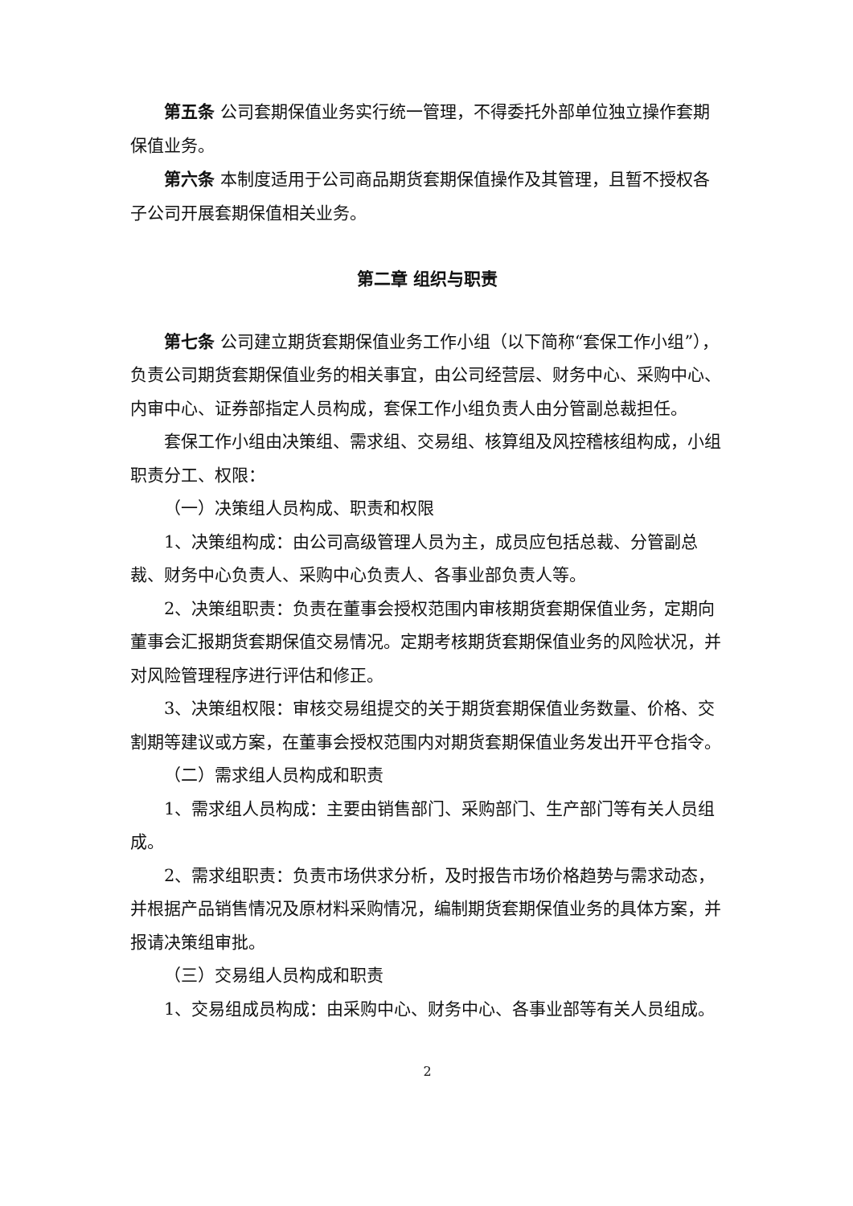第五条 公司套期保值业务实行统一管理，不得委托外部单位独立操作套期保值业务。
第六条 本制度适用于公司商品期货套期保值操作及其管理，且暂不授权各子公司开展套期保值相关业务。
第二章 组织与职责
第七条 公司建立期货套期保值业务工作小组（以下简称“套保工作小组”），负责公司期货套期保值业务的相关事宜，由公司经营层、财务中心、采购中心、内审中心、证券部指定人员构成，套保工作小组负责人由分管副总裁担任。
套保工作小组由决策组、需求组、交易组、核算组及风控稽核组构成，小组职责分工、权限：
（一）决策组人员构成、职责和权限
1、决策组构成：由公司高级管理人员为主，成员应包括总裁、分管副总裁、财务中心负责人、采购中心负责人、各事业部负责人等。
2、决策组职责：负责在董事会授权范围内审核期货套期保值业务，定期向董事会汇报期货套期保值交易情况。定期考核期货套期保值业务的风险状况，并对风险管理程序进行评估和修正。
3、决策组权限：审核交易组提交的关于期货套期保值业务数量、价格、交割期等建议或方案，在董事会授权范围内对期货套期保值业务发出开平仓指令。
（二）需求组人员构成和职责
1、需求组人员构成：主要由销售部门、采购部门、生产部门等有关人员组成。
2、需求组职责：负责市场供求分析，及时报告市场价格趋势与需求动态，并根据产品销售情况及原材料采购情况，编制期货套期保值业务的具体方案，并报请决策组审批。
（三）交易组人员构成和职责
1、交易组成员构成：由采购中心、财务中心、各事业部等有关人员组成。
2